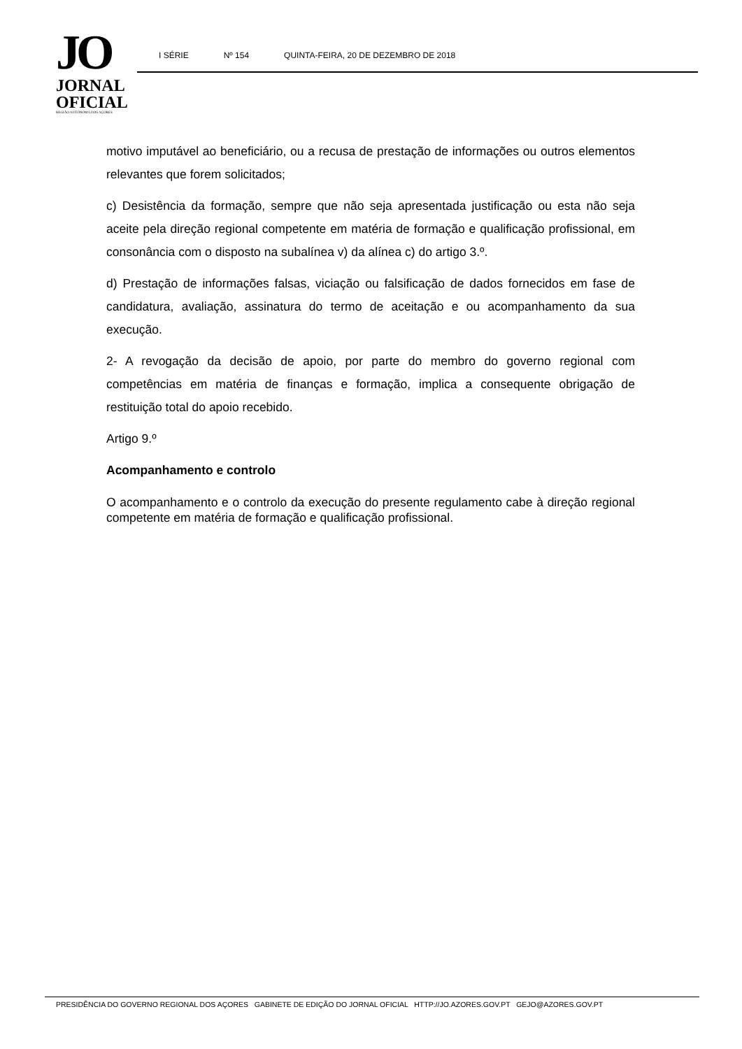JO
JORNAL
OFICIAL
REGIÃO AUTÓNOMA DOS AÇORES
I SÉRIE Nº 154 QUINTA-FEIRA, 20 DE DEZEMBRO DE 2018
motivo imputável ao beneficiário, ou a recusa de prestação de informações ou outros elementos relevantes que forem solicitados;
c) Desistência da formação, sempre que não seja apresentada justificação ou esta não seja aceite pela direção regional competente em matéria de formação e qualificação profissional, em consonância com o disposto na subalínea v) da alínea c) do artigo 3.º.
d) Prestação de informações falsas, viciação ou falsificação de dados fornecidos em fase de candidatura, avaliação, assinatura do termo de aceitação e ou acompanhamento da sua execução.
2- A revogação da decisão de apoio, por parte do membro do governo regional com competências em matéria de finanças e formação, implica a consequente obrigação de restituição total do apoio recebido.
Artigo 9.º
Acompanhamento e controlo
O acompanhamento e o controlo da execução do presente regulamento cabe à direção regional competente em matéria de formação e qualificação profissional.
PRESIDÊNCIA DO GOVERNO REGIONAL DOS AÇORES GABINETE DE EDIÇÃO DO JORNAL OFICIAL HTTP://JO.AZORES.GOV.PT GEJO@AZORES.GOV.PT